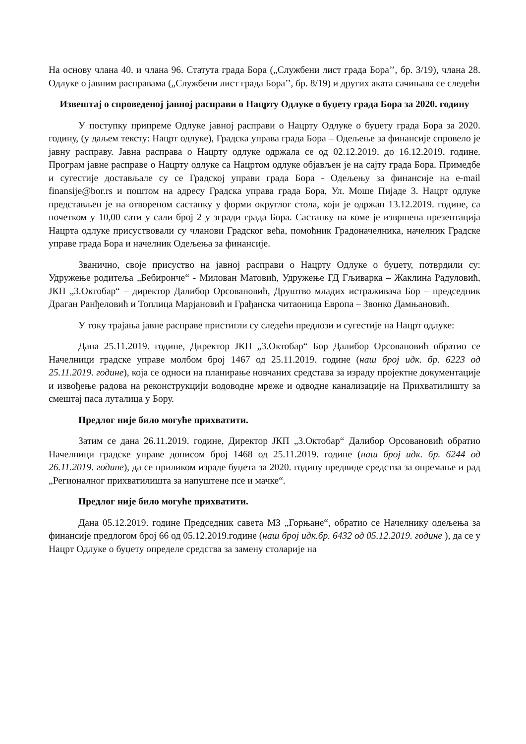На основу члана 40. и члана 96. Статута града Бора („Службени лист града Бора’’, бр. 3/19), члана 28. Одлуке о јавним расправама („Службени лист града Бора’’, бр. 8/19) и других аката сачињава се следећи
Извештај о спроведеној јавној расправи о Нацрту Одлуке о буџету града Бора за 2020. годину
У поступку припреме Одлуке јавној расправи о Нацрту Одлуке о буџету града Бора за 2020. годину, (у даљем тексту: Нацрт одлуке), Градска управа града Бора – Одељење за финансије спровело је јавну расправу. Јавна расправа о Нацрту одлуке одржала се од 02.12.2019. до 16.12.2019. године. Програм јавне расправе о Нацрту одлуке са Нацртом одлуке објављен је на сајту града Бора. Примедбе и сугестије достављале су се Градској управи града Бора - Одељењу за финансије на e-mail finansije@bor.rs и поштом на адресу Градска управа града Бора, Ул. Моше Пијаде 3. Нацрт одлуке представљен је на отвореном састанку у форми округлог стола, који је одржан 13.12.2019. године, са почетком у 10,00 сати у сали број 2 у згради града Бора. Састанку на коме је извршена презентација Нацрта одлуке присуствовали су чланови Градског већа, помоћник Градоначелника, начелник Градске управе града Бора и начелник Одељења за финансије.
Званично, своје присуство на јавној расправи о Нацрту Одлуке о буџету, потврдили су: Удружење родитеља „Бебиронче“ - Милован Матовић, Удружење ГД Гљиварка – Жаклина Радуловић, ЈКП „3.Октобар“ – директор Далибор Орсовановић, Друштво младих истраживача Бор – председник Драган Ранђеловић и Топлица Марјановић и Грађанска читаоница Европа – Звонко Дамњановић.
У току трајања јавне расправе пристигли су следећи предлози и сугестије на Нацрт одлуке:
Дана 25.11.2019. године, Директор ЈКП „3.Октобар“ Бор Далибор Орсовановић обратио се Начелници градске управе молбом број 1467 од 25.11.2019. године (наш број идк. бр. 6223 од 25.11.2019. године), која се односи на планирање новчаних средстава за израду пројектне документације и извођење радова на реконструкцији водоводне мреже и одводне канализације на Прихватилишту за смештај паса луталица у Бору.
Предлог није било могуће прихватити.
Затим се дана 26.11.2019. године, Директор ЈКП „3.Октобар“ Далибор Орсовановић обратио Начелници градске управе дописом број 1468 од 25.11.2019. године (наш број идк. бр. 6244 од 26.11.2019. године), да се приликом израде буџета за 2020. годину предвиде средства за опремање и рад „Регионалног прихватилишта за напуштене псе и мачке“.
Предлог није било могуће прихватити.
Дана 05.12.2019. године Председник савета МЗ „Горњане“, обратио се Начелнику одељења за финансије предлогом број 66 од 05.12.2019.године (наш број идк.бр. 6432 од 05.12.2019. године ), да се у Нацрт Одлуке о буџету определе средства за замену столарије на